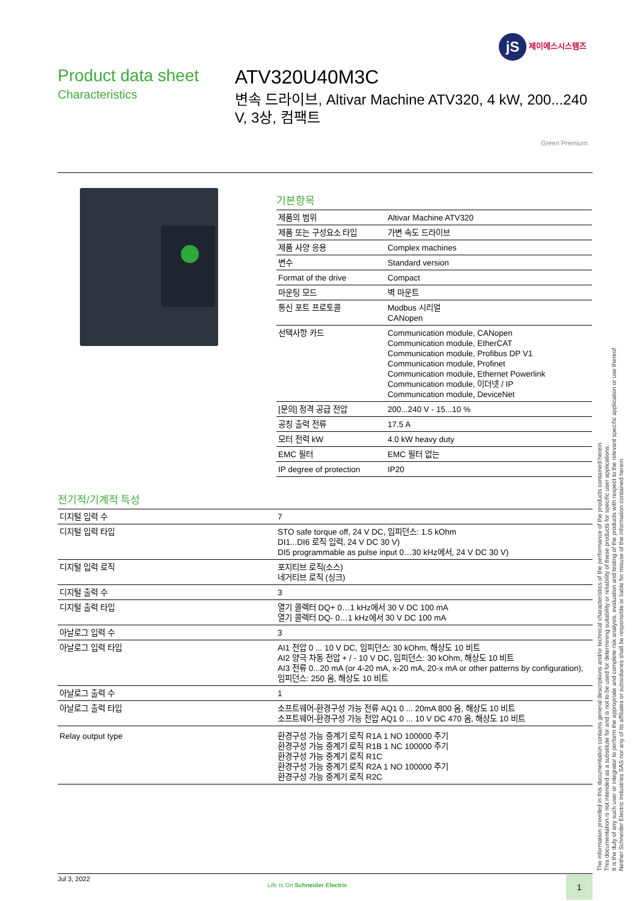jS 제이에스시스템즈
Product data sheet
Characteristics
ATV320U40M3C
변속 드라이브, Altivar Machine ATV320, 4 kW, 200...240 V, 3상, 컴팩트
Green Premium
기본항목
| 제품의 범위 | Altivar Machine ATV320 |
| 제품 또는 구성요소 타입 | 가변 속도 드라이브 |
| 제품 사양 응용 | Complex machines |
| 변수 | Standard version |
| Format of the drive | Compact |
| 마운팅 모드 | 벽 마운트 |
| 통신 포트 프로토콜 | Modbus 시리얼 CANopen |
| 선택사항 카드 | Communication module, CANopen Communication module, EtherCAT Communication module, Profibus DP V1 Communication module, Profinet Communication module, Ethernet Powerlink Communication module, 이더넷 / IP Communication module, DeviceNet |
| [문의] 정격 공급 전압 | 200...240 V - 15...10 % |
| 공칭 출력 전류 | 17.5 A |
| 모터 전력 kW | 4.0 kW heavy duty |
| EMC 필터 | EMC 필터 없는 |
| IP degree of protection | IP20 |
전기적/기계적 특성
| 디지털 입력 수 | 7 |
| 디지털 입력 타입 | STO safe torque off, 24 V DC, 임피던스: 1.5 kOhm DI1...DI6 로직 입력, 24 V DC 30 V) DI5 programmable as pulse input 0…30 kHz에서, 24 V DC 30 V) |
| 디지털 입력 로직 | 포지티브 로직(소스) 네거티브 로직 (싱크) |
| 디지털 출력 수 | 3 |
| 디지털 출력 타입 | 열기 콜렉터 DQ+ 0…1 kHz에서 30 V DC 100 mA 열기 콜렉터 DQ- 0…1 kHz에서 30 V DC 100 mA |
| 아날로그 입력 수 | 3 |
| 아날로그 입력 타입 | AI1 전압 0 ... 10 V DC, 임피던스: 30 kOhm, 해상도 10 비트 AI2 양극 차동 전압 + / - 10 V DC, 임피던스: 30 kOhm, 해상도 10 비트 AI3 전류 0...20 mA (or 4-20 mA, x-20 mA, 20-x mA or other patterns by configuration), 임피던스: 250 옴, 해상도 10 비트 |
| 아날로그 출력 수 | 1 |
| 아날로그 출력 타입 | 소프트웨어-환경구성 가능 전류 AQ1 0 ... 20mA 800 옴, 해상도 10 비트 소프트웨어-환경구성 가능 전압 AQ1 0 ... 10 V DC 470 옴, 해상도 10 비트 |
| Relay output type | 환경구성 가능 중계기 로직 R1A 1 NO 100000 주기 환경구성 가능 중계기 로직 R1B 1 NC 100000 주기 환경구성 가능 중계기 로직 R1C 환경구성 가능 중계기 로직 R2A 1 NO 100000 주기 환경구성 가능 중계기 로직 R2C |
The information provided in this documentation contains general descriptions and/or technical characteristics of the performance of the products contained herein.
This documentation is not intended as a substitute for and is not to be used for determining suitability or reliability of these products for specific user applications.
It is the duty of any such user or integrator to perform the appropriate and complete risk analysis, evaluation and testing of the products with respect to the relevant specific application or use thereof.
Neither Schneider Electric Industries SAS nor any of its affiliates or subsidiaries shall be responsible or liable for misuse of the information contained herein.
Jul 3, 2022
Life Is On Schneider Electric
1